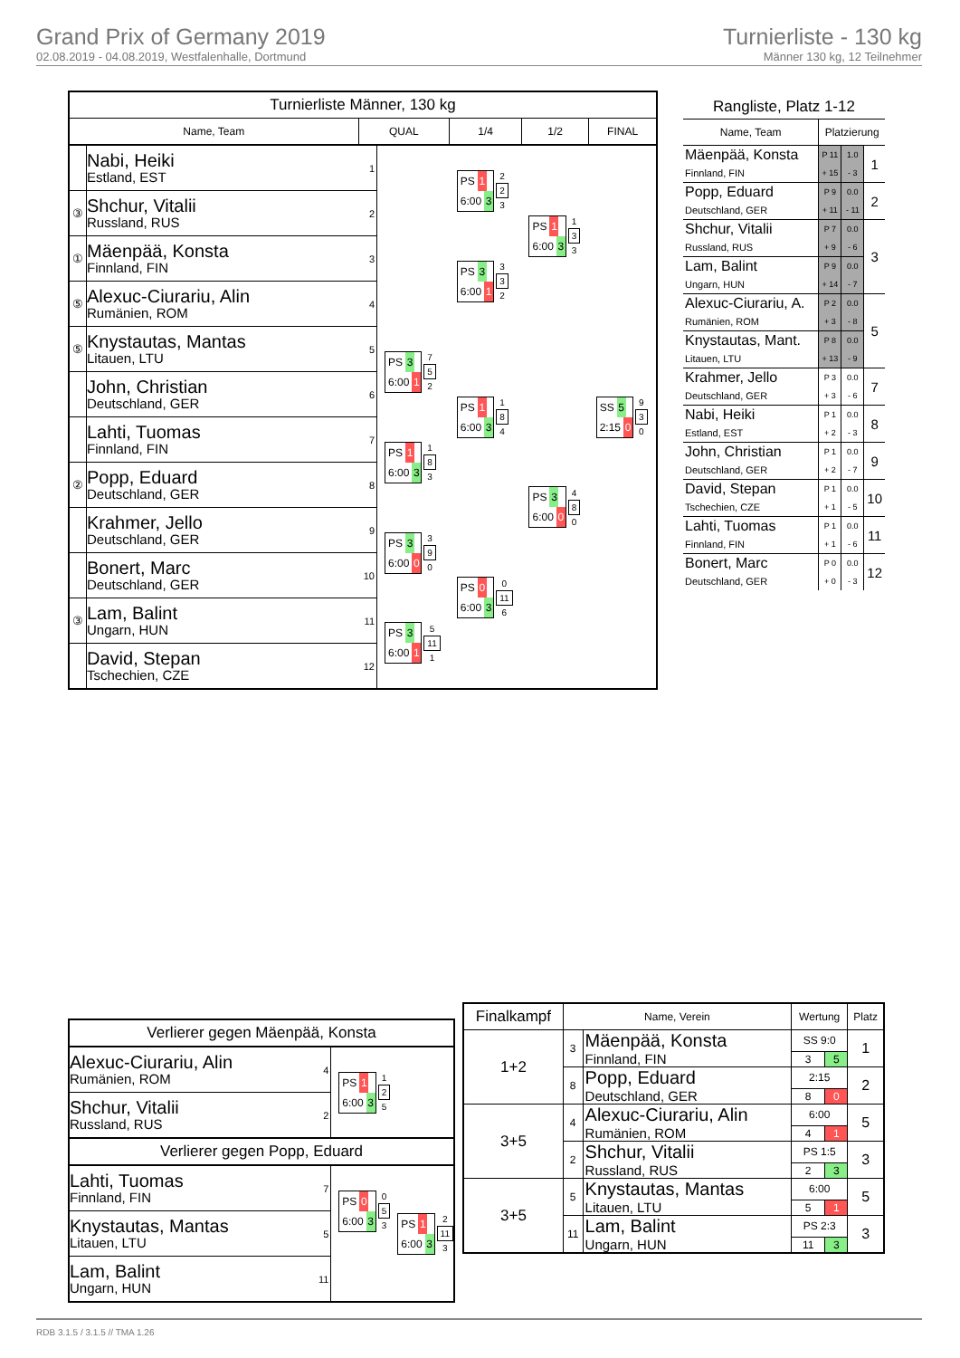Grand Prix of Germany 2019
02.08.2019 - 04.08.2019, Westfalenhalle, Dortmund
Turnierliste - 130 kg
Männer 130 kg, 12 Teilnehmer
| Turnierliste Männer, 130 kg | | | | | | |
| Name, Team | | QUAL | | 1/4 | 1/2 | FINAL |
| | Nabi, Heiki Estland, EST | 1 | | PS 1 6:00 3 2 2 3 | PS 1 6:00 3 1 3 3 | SS 5 2:15 0 9 3 0 |
| ③ | Shchur, Vitalii Russland, RUS | 2 | | | | |
| ① | Mäenpää, Konsta Finnland, FIN | 3 | | PS 3 6:00 1 3 3 2 | | |
| ⑤ | Alexuc-Ciurariu, Alin Rumänien, ROM | 4 | | | | |
| ⑤ | Knystautas, Mantas Litauen, LTU | 5 | PS 3 6:00 1 7 5 2 | PS 1 6:00 3 1 8 4 | PS 3 6:00 0 4 8 0 | |
| | John, Christian Deutschland, GER | 6 | | | | |
| | Lahti, Tuomas Finnland, FIN | 7 | PS 1 6:00 3 1 8 3 | | | |
| ② | Popp, Eduard Deutschland, GER | 8 | | | | |
| | Krahmer, Jello Deutschland, GER | 9 | PS 3 6:00 0 3 9 0 | PS 0 6:00 3 0 11 6 | | |
| | Bonert, Marc Deutschland, GER | 10 | | | | |
| ③ | Lam, Balint Ungarn, HUN | 11 | PS 3 6:00 1 5 11 1 | | | |
| | David, Stepan Tschechien, CZE | 12 | | | | |
| Rangliste, Platz 1-12 | | | |
| Name, Team | Platzierung | | |
| Mäenpää, Konsta | P 11 | 1.0 | 1 |
| Finnland, FIN | + 15 | - 3 | |
| Popp, Eduard | P 9 | 0.0 | 2 |
| Deutschland, GER | + 11 | - 11 | |
| Shchur, Vitalii | P 7 | 0.0 | 3 |
| Russland, RUS | + 9 | - 6 | |
| Lam, Balint | P 9 | 0.0 | |
| Ungarn, HUN | + 14 | - 7 | |
| Alexuc-Ciurariu, A. | P 2 | 0.0 | 5 |
| Rumänien, ROM | + 3 | - 8 | |
| Knystautas, Mant. | P 8 | 0.0 | |
| Litauen, LTU | + 13 | - 9 | |
| Krahmer, Jello | P 3 | 0.0 | 7 |
| Deutschland, GER | + 3 | - 6 | |
| Nabi, Heiki | P 1 | 0.0 | 8 |
| Estland, EST | + 2 | - 3 | |
| John, Christian | P 1 | 0.0 | 9 |
| Deutschland, GER | + 2 | - 7 | |
| David, Stepan | P 1 | 0.0 | 10 |
| Tschechien, CZE | + 1 | - 5 | |
| Lahti, Tuomas | P 1 | 0.0 | 11 |
| Finnland, FIN | + 1 | - 6 | |
| Bonert, Marc | P 0 | 0.0 | 12 |
| Deutschland, GER | + 0 | - 3 | |
| Verlierer gegen Mäenpää, Konsta | | | |
| Alexuc-Ciurariu, Alin Rumänien, ROM | 4 | PS 1 6:00 3 1 2 5 | |
| Shchur, Vitalii Russland, RUS | 2 | | |
| Verlierer gegen Popp, Eduard | | | |
| Lahti, Tuomas Finnland, FIN | 7 | PS 0 6:00 3 0 5 3 | PS 1 6:00 3 2 11 3 |
| Knystautas, Mantas Litauen, LTU | 5 | | |
| Lam, Balint Ungarn, HUN | 11 | | |
| Finalkampf | Name, Verein | | Wertung | | Platz |
| --- | --- | --- | --- | --- | --- |
| 1+2 | 3 | Mäenpää, Konsta | SS 9:0 | | 1 |
| | | Finnland, FIN | 3 | 5 | |
| | 8 | Popp, Eduard | 2:15 | | 2 |
| | | Deutschland, GER | 8 | 0 | |
| 3+5 | 4 | Alexuc-Ciurariu, Alin | 6:00 | | 5 |
| | | Rumänien, ROM | 4 | 1 | |
| | 2 | Shchur, Vitalii | PS 1:5 | | 3 |
| | | Russland, RUS | 2 | 3 | |
| 3+5 | 5 | Knystautas, Mantas | 6:00 | | 5 |
| | | Litauen, LTU | 5 | 1 | |
| | 11 | Lam, Balint | PS 2:3 | | 3 |
| | | Ungarn, HUN | 11 | 3 | |
RDB 3.1.5 / 3.1.5 // TMA 1.26